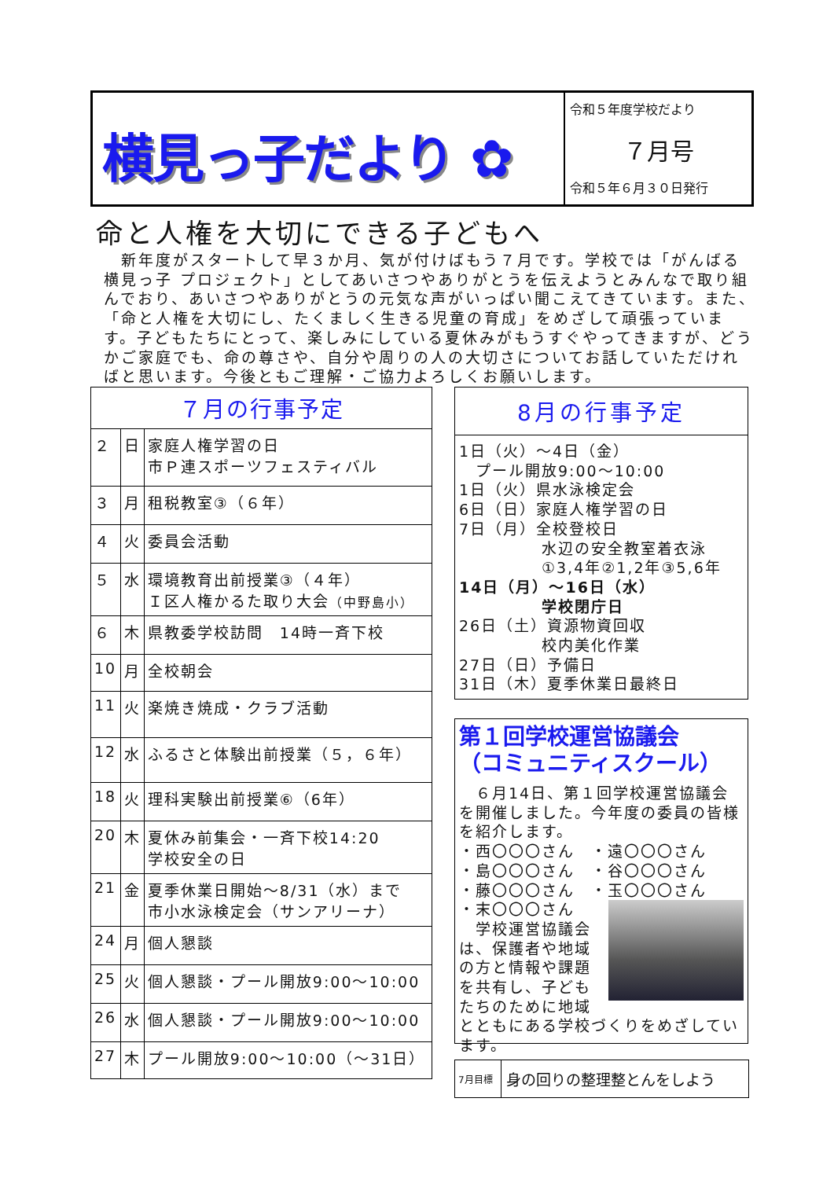横見っ子だより ✿
令和５年度学校だより
７月号
令和５年６月３０日発行
命と人権を大切にできる子どもへ
　新年度がスタートして早３か月、気が付けばもう７月です。学校では「がんばる 横見っ子 プロジェクト」としてあいさつやありがとうを伝えようとみんなで取り組んでおり、あいさつやありがとうの元気な声がいっぱい聞こえてきています。また、「命と人権を大切にし、たくましく生きる児童の育成」をめざして頑張っています。子どもたちにとって、楽しみにしている夏休みがもうすぐやってきますが、どうかご家庭でも、命の尊さや、自分や周りの人の大切さについてお話していただければと思います。今後ともご理解・ご協力よろしくお願いします。
| ７月の行事予定 | | |
| --- | --- | --- |
| ２ | 日 | 家庭人権学習の日 市Ｐ連スポーツフェスティバル |
| ３ | 月 | 租税教室③（６年） |
| ４ | 火 | 委員会活動 |
| ５ | 水 | 環境教育出前授業③（４年） Ｉ区人権かるた取り大会 （中野島小） |
| ６ | 木 | 県教委学校訪問 14時一斉下校 |
| 10 | 月 | 全校朝会 |
| 11 | 火 | 楽焼き焼成・クラブ活動 |
| 12 | 水 | ふるさと体験出前授業（５，６年） |
| 18 | 火 | 理科実験出前授業⑥（6年） |
| 20 | 木 | 夏休み前集会・一斉下校14:20 学校安全の日 |
| 21 | 金 | 夏季休業日開始～8/31（水）まで 市小水泳検定会（サンアリーナ） |
| 24 | 月 | 個人懇談 |
| 25 | 火 | 個人懇談・プール開放9:00～10:00 |
| 26 | 水 | 個人懇談・プール開放9:00～10:00 |
| 27 | 木 | プール開放9:00～10:00（～31日） |
8月の行事予定
1日（火）～4日（金）
　プール開放9:00～10:00
1日（火）県水泳検定会
6日（日）家庭人権学習の日
7日（月）全校登校日
　　　　　水辺の安全教室着衣泳
　　　　　①3,4年②1,2年③5,6年
14日（月）～16日（水）
　　　　　学校閉庁日
26日（土）資源物資回収
　　　　　校内美化作業
27日（日）予備日
31日（木）夏季休業日最終日
第１回学校運営協議会
（コミュニティスクール）
　６月14日、第１回学校運営協議会を開催しました。今年度の委員の皆様を紹介します。
・西〇〇〇さん　・遠〇〇〇さん
・島〇〇〇さん　・谷〇〇〇さん
・藤〇〇〇さん　・玉〇〇〇さん
・末〇〇〇さん
　学校運営協議会は、保護者や地域の方と情報や課題を共有し、子どもたちのために地域とともにある学校づくりをめざしています。
| 7月目標 | 身の回りの整理整とんをしよう |